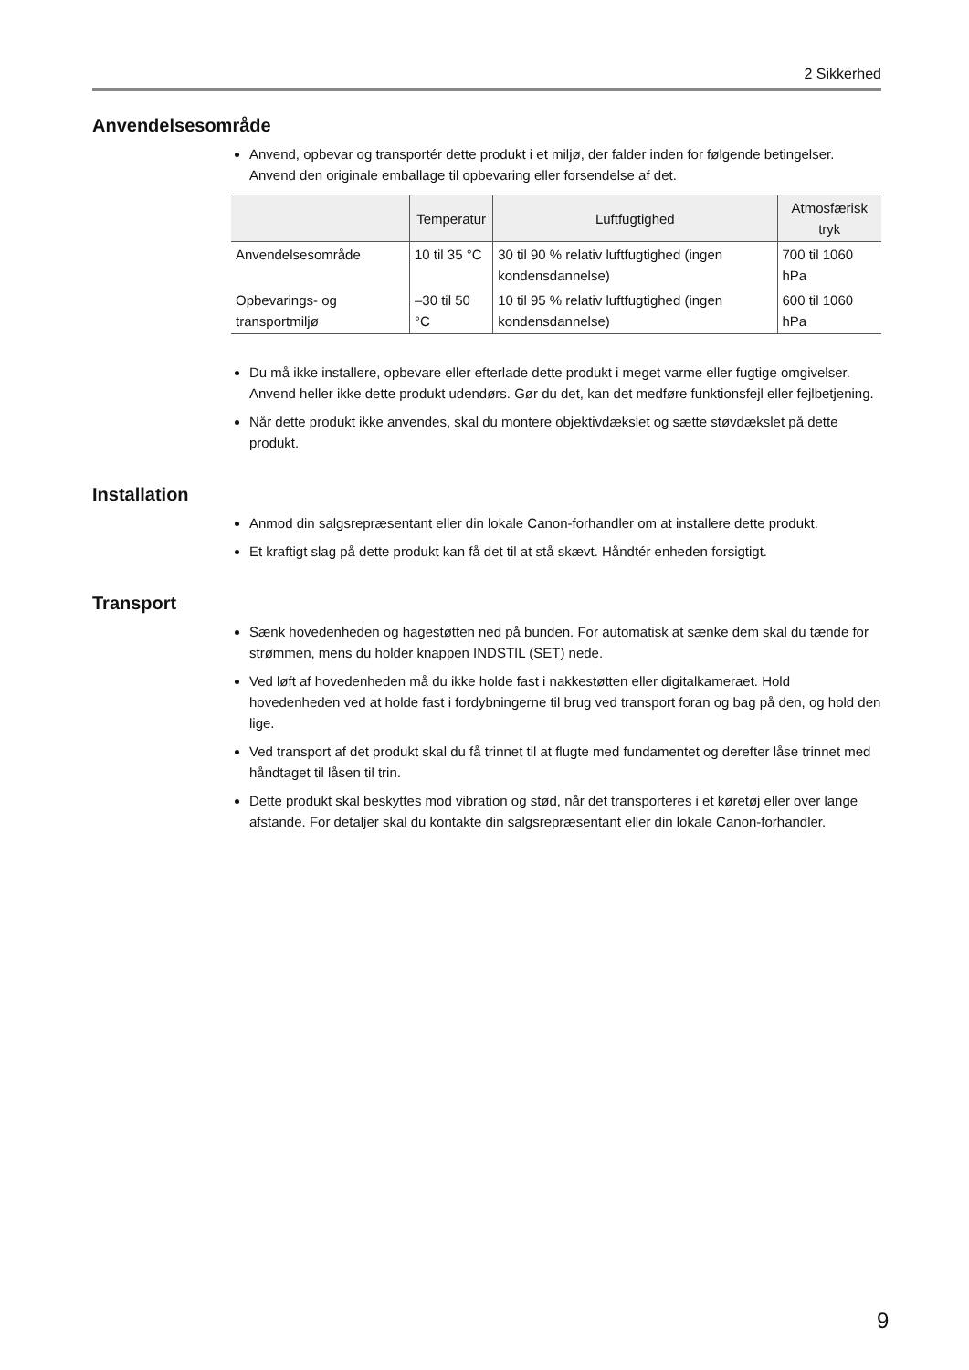2 Sikkerhed
Anvendelsesområde
Anvend, opbevar og transportér dette produkt i et miljø, der falder inden for følgende betingelser. Anvend den originale emballage til opbevaring eller forsendelse af det.
| | Temperatur | Luftfugtighed | Atmosfærisk tryk |
| --- | --- | --- | --- |
| Anvendelsesområde | 10 til 35 °C | 30 til 90 % relativ luftfugtighed (ingen kondensdannelse) | 700 til 1060 hPa |
| Opbevarings- og transportmiljø | –30 til 50 °C | 10 til 95 % relativ luftfugtighed (ingen kondensdannelse) | 600 til 1060 hPa |
Du må ikke installere, opbevare eller efterlade dette produkt i meget varme eller fugtige omgivelser. Anvend heller ikke dette produkt udendørs. Gør du det, kan det medføre funktionsfejl eller fejlbetjening.
Når dette produkt ikke anvendes, skal du montere objektivdækslet og sætte støvdækslet på dette produkt.
Installation
Anmod din salgsrepræsentant eller din lokale Canon-forhandler om at installere dette produkt.
Et kraftigt slag på dette produkt kan få det til at stå skævt. Håndtér enheden forsigtigt.
Transport
Sænk hovedenheden og hagestøtten ned på bunden. For automatisk at sænke dem skal du tænde for strømmen, mens du holder knappen INDSTIL (SET) nede.
Ved løft af hovedenheden må du ikke holde fast i nakkestøtten eller digitalkameraet. Hold hovedenheden ved at holde fast i fordybningerne til brug ved transport foran og bag på den, og hold den lige.
Ved transport af det produkt skal du få trinnet til at flugte med fundamentet og derefter låse trinnet med håndtaget til låsen til trin.
Dette produkt skal beskyttes mod vibration og stød, når det transporteres i et køretøj eller over lange afstande. For detaljer skal du kontakte din salgsrepræsentant eller din lokale Canon-forhandler.
9